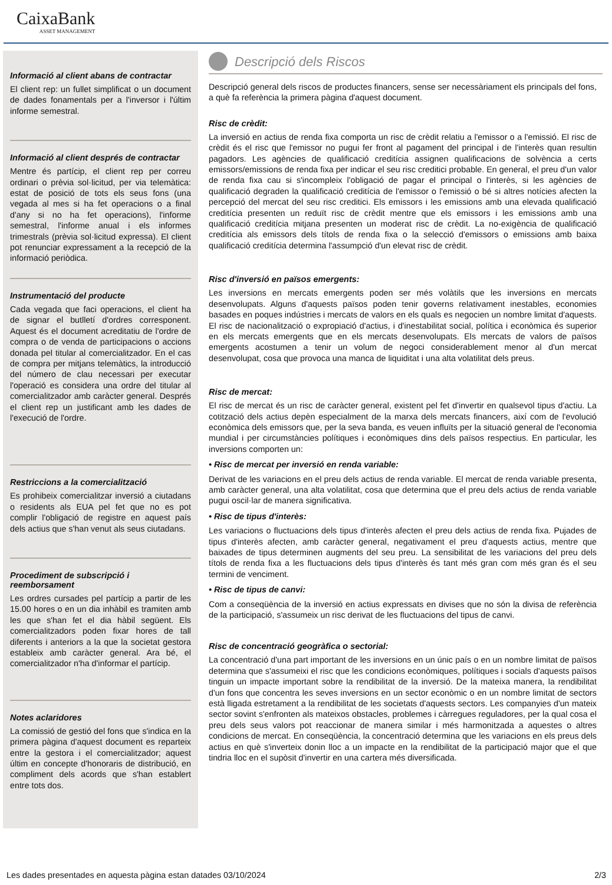CaixaBank
ASSET MANAGEMENT
Informació al client abans de contractar
El client rep: un fullet simplificat o un document de dades fonamentals per a l'inversor i l'últim informe semestral.
Informació al client després de contractar
Mentre és partícip, el client rep per correu ordinari o prèvia sol·licitud, per via telemàtica: estat de posició de tots els seus fons (una vegada al mes si ha fet operacions o a final d'any si no ha fet operacions), l'informe semestral, l'informe anual i els informes trimestrals (prèvia sol·licitud expressa). El client pot renunciar expressament a la recepció de la informació periòdica.
Instrumentació del producte
Cada vegada que faci operacions, el client ha de signar el butlletí d'ordres corresponent. Aquest és el document acreditatiu de l'ordre de compra o de venda de participacions o accions donada pel titular al comercialitzador. En el cas de compra per mitjans telemàtics, la introducció del número de clau necessari per executar l'operació es considera una ordre del titular al comercialitzador amb caràcter general. Després el client rep un justificant amb les dades de l'execució de l'ordre.
Restriccions a la comercialització
Es prohibeix comercialitzar inversió a ciutadans o residents als EUA pel fet que no es pot complir l'obligació de registre en aquest país dels actius que s'han venut als seus ciutadans.
Procediment de subscripció i reemborsament
Les ordres cursades pel partícip a partir de les 15.00 hores o en un dia inhàbil es tramiten amb les que s'han fet el dia hàbil següent. Els comercialitzadors poden fixar hores de tall diferents i anteriors a la que la societat gestora estableix amb caràcter general. Ara bé, el comercialitzador n'ha d'informar el partícip.
Notes aclaridores
La comissió de gestió del fons que s'indica en la primera pàgina d'aquest document es reparteix entre la gestora i el comercialitzador; aquest últim en concepte d'honoraris de distribució, en compliment dels acords que s'han establert entre tots dos.
Descripció dels Riscos
Descripció general dels riscos de productes financers, sense ser necessàriament els principals del fons, a què fa referència la primera pàgina d'aquest document.
Risc de crèdit:
La inversió en actius de renda fixa comporta un risc de crèdit relatiu a l'emissor o a l'emissió. El risc de crèdit és el risc que l'emissor no pugui fer front al pagament del principal i de l'interès quan resultin pagadors. Les agències de qualificació creditícia assignen qualificacions de solvència a certs emissors/emissions de renda fixa per indicar el seu risc creditici probable. En general, el preu d'un valor de renda fixa cau si s'incompleix l'obligació de pagar el principal o l'interès, si les agències de qualificació degraden la qualificació creditícia de l'emissor o l'emissió o bé si altres notícies afecten la percepció del mercat del seu risc creditici. Els emissors i les emissions amb una elevada qualificació creditícia presenten un reduït risc de crèdit mentre que els emissors i les emissions amb una qualificació creditícia mitjana presenten un moderat risc de crèdit. La no-exigència de qualificació creditícia als emissors dels títols de renda fixa o la selecció d'emissors o emissions amb baixa qualificació creditícia determina l'assumpció d'un elevat risc de crèdit.
Risc d'inversió en països emergents:
Les inversions en mercats emergents poden ser més volàtils que les inversions en mercats desenvolupats. Alguns d'aquests països poden tenir governs relativament inestables, economies basades en poques indústries i mercats de valors en els quals es negocien un nombre limitat d'aquests. El risc de nacionalització o expropiació d'actius, i d'inestabilitat social, política i econòmica és superior en els mercats emergents que en els mercats desenvolupats. Els mercats de valors de països emergents acostumen a tenir un volum de negoci considerablement menor al d'un mercat desenvolupat, cosa que provoca una manca de liquiditat i una alta volatilitat dels preus.
Risc de mercat:
El risc de mercat és un risc de caràcter general, existent pel fet d'invertir en qualsevol tipus d'actiu. La cotització dels actius depèn especialment de la marxa dels mercats financers, així com de l'evolució econòmica dels emissors que, per la seva banda, es veuen influïts per la situació general de l'economia mundial i per circumstàncies polítiques i econòmiques dins dels països respectius. En particular, les inversions comporten un:
• Risc de mercat per inversió en renda variable:
Derivat de les variacions en el preu dels actius de renda variable. El mercat de renda variable presenta, amb caràcter general, una alta volatilitat, cosa que determina que el preu dels actius de renda variable pugui oscil·lar de manera significativa.
• Risc de tipus d'interès:
Les variacions o fluctuacions dels tipus d'interès afecten el preu dels actius de renda fixa. Pujades de tipus d'interès afecten, amb caràcter general, negativament el preu d'aquests actius, mentre que baixades de tipus determinen augments del seu preu. La sensibilitat de les variacions del preu dels títols de renda fixa a les fluctuacions dels tipus d'interès és tant més gran com més gran és el seu termini de venciment.
• Risc de tipus de canvi:
Com a conseqüència de la inversió en actius expressats en divises que no són la divisa de referència de la participació, s'assumeix un risc derivat de les fluctuacions del tipus de canvi.
Risc de concentració geogràfica o sectorial:
La concentració d'una part important de les inversions en un únic país o en un nombre limitat de països determina que s'assumeixi el risc que les condicions econòmiques, polítiques i socials d'aquests països tinguin un impacte important sobre la rendibilitat de la inversió. De la mateixa manera, la rendibilitat d'un fons que concentra les seves inversions en un sector econòmic o en un nombre limitat de sectors està lligada estretament a la rendibilitat de les societats d'aquests sectors. Les companyies d'un mateix sector sovint s'enfronten als mateixos obstacles, problemes i càrregues reguladores, per la qual cosa el preu dels seus valors pot reaccionar de manera similar i més harmonitzada a aquestes o altres condicions de mercat. En conseqüència, la concentració determina que les variacions en els preus dels actius en què s'inverteix donin lloc a un impacte en la rendibilitat de la participació major que el que tindria lloc en el supòsit d'invertir en una cartera més diversificada.
Les dades presentades en aquesta pàgina estan datades 03/10/2024 2/3